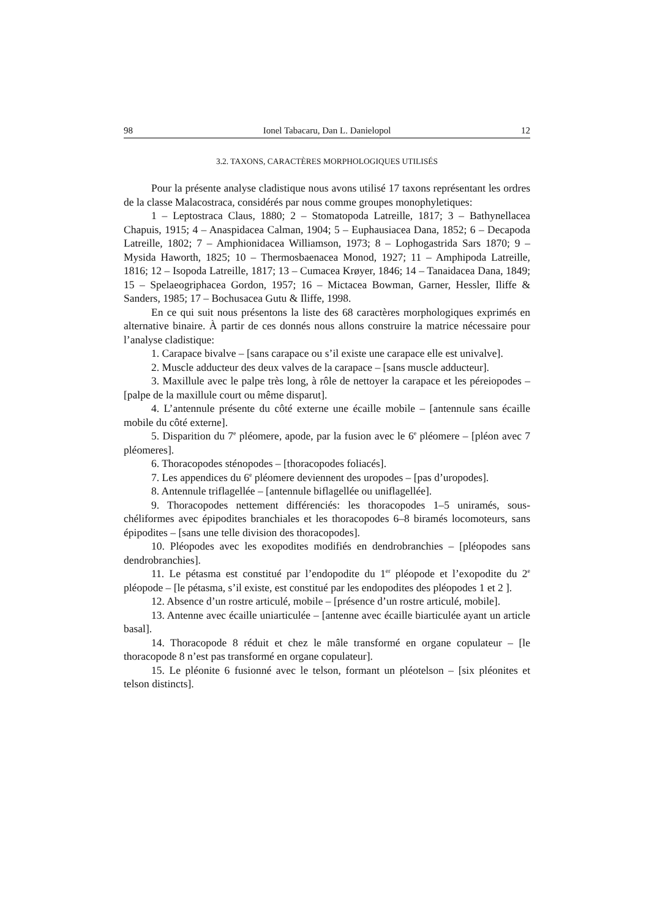98 Ionel Tabacaru, Dan L. Danielopol 12
3.2. TAXONS, CARACTÈRES MORPHOLOGIQUES UTILISÉS
Pour la présente analyse cladistique nous avons utilisé 17 taxons représentant les ordres de la classe Malacostraca, considérés par nous comme groupes monophyletiques:
1 – Leptostraca Claus, 1880; 2 – Stomatopoda Latreille, 1817; 3 – Bathynellacea Chapuis, 1915; 4 – Anaspidacea Calman, 1904; 5 – Euphausiacea Dana, 1852; 6 – Decapoda Latreille, 1802; 7 – Amphionidacea Williamson, 1973; 8 – Lophogastrida Sars 1870; 9 – Mysida Haworth, 1825; 10 – Thermosbaenacea Monod, 1927; 11 – Amphipoda Latreille, 1816; 12 – Isopoda Latreille, 1817; 13 – Cumacea Krøyer, 1846; 14 – Tanaidacea Dana, 1849; 15 – Spelaeogriphacea Gordon, 1957; 16 – Mictacea Bowman, Garner, Hessler, Iliffe & Sanders, 1985; 17 – Bochusacea Gutu & Iliffe, 1998.
En ce qui suit nous présentons la liste des 68 caractères morphologiques exprimés en alternative binaire. À partir de ces donnés nous allons construire la matrice nécessaire pour l’analyse cladistique:
1. Carapace bivalve – [sans carapace ou s’il existe une carapace elle est univalve].
2. Muscle adducteur des deux valves de la carapace – [sans muscle adducteur].
3. Maxillule avec le palpe très long, à rôle de nettoyer la carapace et les péreiopodes – [palpe de la maxillule court ou même disparut].
4. L’antennule présente du côté externe une écaille mobile – [antennule sans écaille mobile du côté externe].
5. Disparition du 7<sup>e</sup> pléomere, apode, par la fusion avec le 6<sup>e</sup> pléomere – [pléon avec 7 pléomeres].
6. Thoracopodes sténopodes – [thoracopodes foliacés].
7. Les appendices du 6<sup>e</sup> pléomere deviennent des uropodes – [pas d’uropodes].
8. Antennule triflagellée – [antennule biflagellée ou uniflagellée].
9. Thoracopodes nettement différenciés: les thoracopodes 1–5 uniramés, sous-chéliformes avec épipodites branchiales et les thoracopodes 6–8 biramés locomoteurs, sans épipodites – [sans une telle division des thoracopodes].
10. Pléopodes avec les exopodites modifiés en dendrobranchies – [pléopodes sans dendrobranchies].
11. Le pétasma est constitué par l’endopodite du 1<sup>er</sup> pléopode et l’exopodite du 2<sup>e</sup> pléopode – [le pétasma, s’il existe, est constitué par les endopodites des pléopodes 1 et 2 ].
12. Absence d’un rostre articulé, mobile – [présence d’un rostre articulé, mobile].
13. Antenne avec écaille uniarticulée – [antenne avec écaille biarticulée ayant un article basal].
14. Thoracopode 8 réduit et chez le mâle transformé en organe copulateur – [le thoracopode 8 n’est pas transformé en organe copulateur].
15. Le pléonite 6 fusionné avec le telson, formant un pléotelson – [six pléonites et telson distincts].